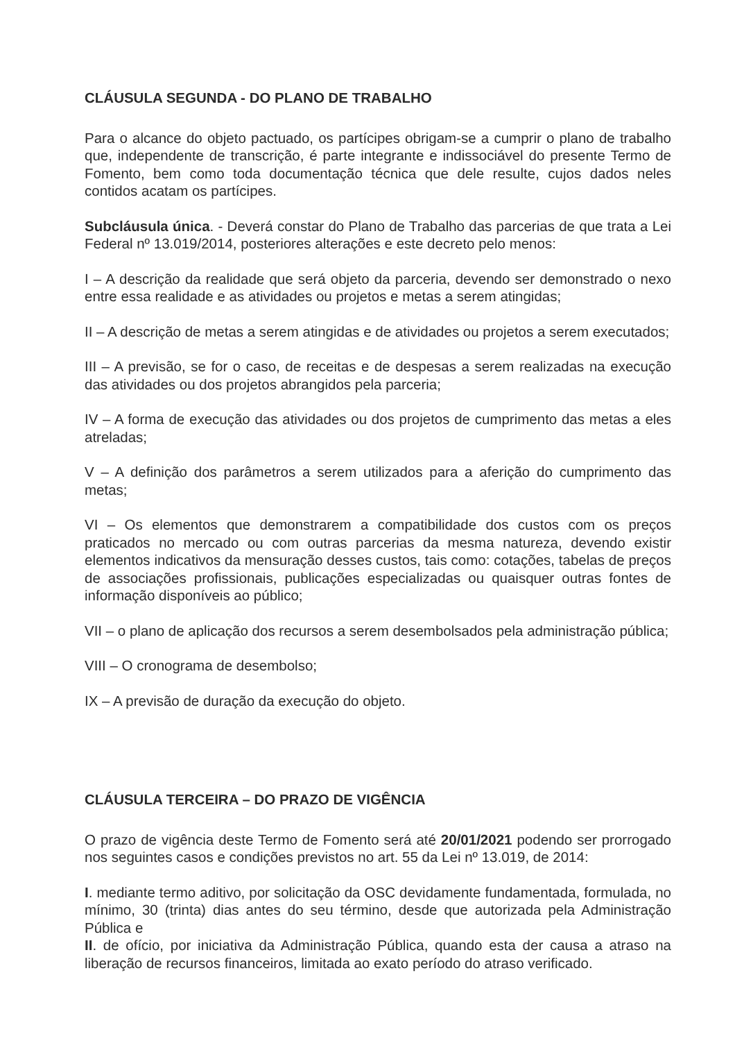CLÁUSULA SEGUNDA - DO PLANO DE TRABALHO
Para o alcance do objeto pactuado, os partícipes obrigam-se a cumprir o plano de trabalho que, independente de transcrição, é parte integrante e indissociável do presente Termo de Fomento, bem como toda documentação técnica que dele resulte, cujos dados neles contidos acatam os partícipes.
Subcláusula única. - Deverá constar do Plano de Trabalho das parcerias de que trata a Lei Federal nº 13.019/2014, posteriores alterações e este decreto pelo menos:
I – A descrição da realidade que será objeto da parceria, devendo ser demonstrado o nexo entre essa realidade e as atividades ou projetos e metas a serem atingidas;
II – A descrição de metas a serem atingidas e de atividades ou projetos a serem executados;
III – A previsão, se for o caso, de receitas e de despesas a serem realizadas na execução das atividades ou dos projetos abrangidos pela parceria;
IV – A forma de execução das atividades ou dos projetos de cumprimento das metas a eles atreladas;
V – A definição dos parâmetros a serem utilizados para a aferição do cumprimento das metas;
VI – Os elementos que demonstrarem a compatibilidade dos custos com os preços praticados no mercado ou com outras parcerias da mesma natureza, devendo existir elementos indicativos da mensuração desses custos, tais como: cotações, tabelas de preços de associações profissionais, publicações especializadas ou quaisquer outras fontes de informação disponíveis ao público;
VII – o plano de aplicação dos recursos a serem desembolsados pela administração pública;
VIII – O cronograma de desembolso;
IX – A previsão de duração da execução do objeto.
CLÁUSULA TERCEIRA – DO PRAZO DE VIGÊNCIA
O prazo de vigência deste Termo de Fomento será até 20/01/2021 podendo ser prorrogado nos seguintes casos e condições previstos no art. 55 da Lei nº 13.019, de 2014:
I. mediante termo aditivo, por solicitação da OSC devidamente fundamentada, formulada, no mínimo, 30 (trinta) dias antes do seu término, desde que autorizada pela Administração Pública e
II. de ofício, por iniciativa da Administração Pública, quando esta der causa a atraso na liberação de recursos financeiros, limitada ao exato período do atraso verificado.